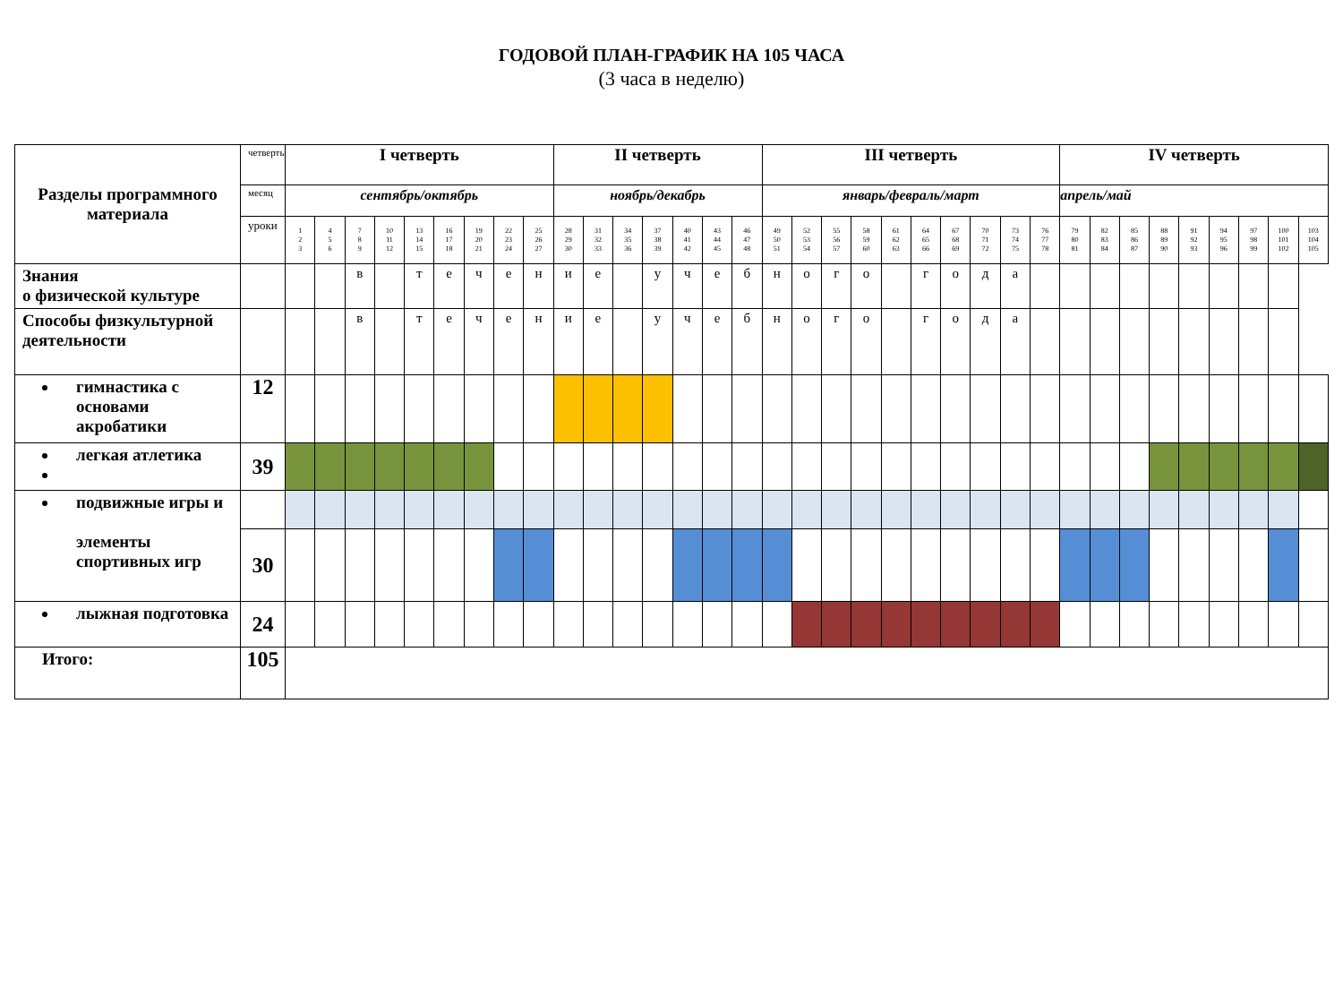ГОДОВОЙ ПЛАН-ГРАФИК НА 105 ЧАСА
(3 часа в неделю)
| Разделы программного материала | четверть | I четверть | | | | | | | | | II четверть | | | | | | | III четверть | | | | | | | | | | IV четверть | | | | | | | | |
| | месяц | сентябрь/октябрь | | | | | | | | | ноябрь/декабрь | | | | | | | январь/февраль/март | | | | | | | | | | апрель/май | | | | | | | | |
| | уроки | 1 2 3 | 4 5 6 | 7 8 9 | 10 11 12 | 13 14 15 | 16 17 18 | 19 20 21 | 22 23 24 | 25 26 27 | 28 29 30 | 31 32 33 | 34 35 36 | 37 38 39 | 40 41 42 | 43 44 45 | 46 47 48 | 49 50 51 | 52 53 54 | 55 56 57 | 58 59 60 | 61 62 63 | 64 65 66 | 67 68 69 | 70 71 72 | 73 74 75 | 76 77 78 | 79 80 81 | 82 83 84 | 85 86 87 | 88 89 90 | 91 92 93 | 94 95 96 | 97 98 99 | 100 101 102 | 103 104 105 |
| Знания о физической культуре | | | | в | | т | е | ч | е | н | и | е | | у | ч | е | б | н | о | г | о | | г | о | д | а | | | | | | | | | | |
| Способы физкультурной деятельности | | | | в | | т | е | ч | е | н | и | е | | у | ч | е | б | н | о | г | о | | г | о | д | а | | | | | | | | | | |
| гимнастика с основами акробатики | 12 | | | | | | | | | | | | | | | | | | | | | | | | | | | | | | | | | | | |
| легкая атлетика | 39 | | | | | | | | | | | | | | | | | | | | | | | | | | | | | | | | | | | |
| подвижные игры и элементы спортивных игр | | | | | | | | | | | | | | | | | | | | | | | | | | | | | | | | | | | | |
| | 30 | | | | | | | | | | | | | | | | | | | | | | | | | | | | | | | | | | | |
| лыжная подготовка | 24 | | | | | | | | | | | | | | | | | | | | | | | | | | | | | | | | | | | |
| Итого: | 105 | | | | | | | | | | | | | | | | | | | | | | | | | | | | | | | | | | | |